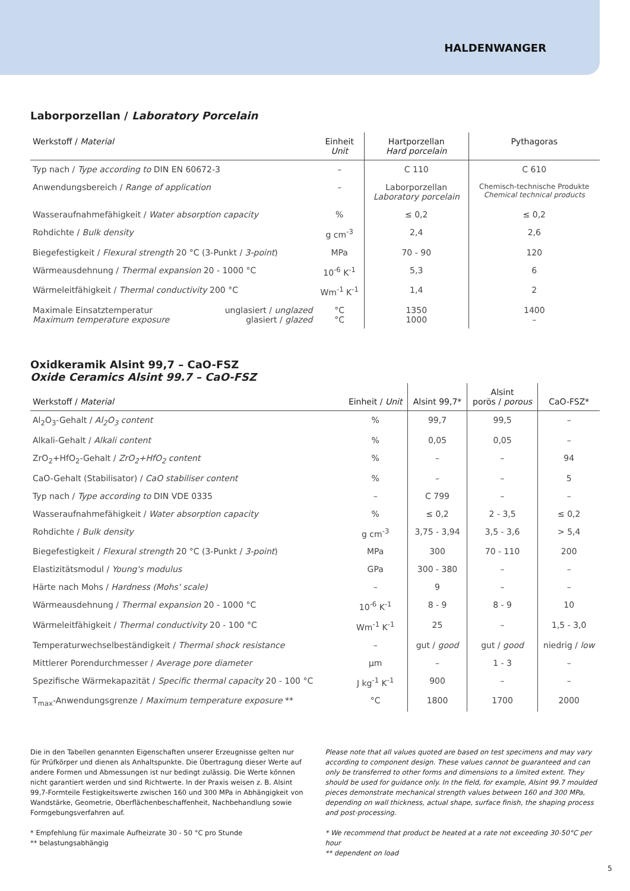HALDENWANGER
Laborporzellan / Laboratory Porcelain
| Werkstoff / Material | Einheit Unit | Hartporzellan Hard porcelain | Pythagoras |
| --- | --- | --- | --- |
| Typ nach / Type according to DIN EN 60672-3 | – | C 110 | C 610 |
| Anwendungsbereich / Range of application | – | Laborporzellan Laboratory porcelain | Chemisch-technische Produkte Chemical technical products |
| Wasseraufnahmefähigkeit / Water absorption capacity | % | ≤ 0,2 | ≤ 0,2 |
| Rohdichte / Bulk density | g cm<sup>-3</sup> | 2,4 | 2,6 |
| Biegefestigkeit / Flexural strength 20 °C (3-Punkt / 3-point ) | MPa | 70 - 90 | 120 |
| Wärmeausdehnung / Thermal expansion 20 - 1000 °C | 10<sup>-6</sup> K<sup>-1</sup> | 5,3 | 6 |
| Wärmeleitfähigkeit / Thermal conductivity 200 °C | Wm<sup>-1</sup> K<sup>-1</sup> | 1,4 | 2 |
| unglasiert / unglazed glasiert / glazed Maximale Einsatztemperatur Maximum temperature exposure | °C °C | 1350 1000 | 1400 – |
Oxidkeramik Alsint 99,7 – CaO-FSZ
Oxide Ceramics Alsint 99.7 – CaO-FSZ
| Werkstoff / Material | Einheit / Unit | Alsint 99,7* | Alsint porös / porous | CaO-FSZ* |
| --- | --- | --- | --- | --- |
| Al<sub>2</sub>O<sub>3</sub>-Gehalt / Al<sub>2</sub>O<sub>3</sub> content | % | 99,7 | 99,5 | – |
| Alkali-Gehalt / Alkali content | % | 0,05 | 0,05 | – |
| ZrO<sub>2</sub>+HfO<sub>2</sub>-Gehalt / ZrO<sub>2</sub>+HfO<sub>2</sub> content | % | – | – | 94 |
| CaO-Gehalt (Stabilisator) / CaO stabiliser content | % | – | – | 5 |
| Typ nach / Type according to DIN VDE 0335 | – | C 799 | – | – |
| Wasseraufnahmefähigkeit / Water absorption capacity | % | ≤ 0,2 | 2 - 3,5 | ≤ 0,2 |
| Rohdichte / Bulk density | g cm<sup>-3</sup> | 3,75 - 3,94 | 3,5 - 3,6 | > 5,4 |
| Biegefestigkeit / Flexural strength 20 °C (3-Punkt / 3-point ) | MPa | 300 | 70 - 110 | 200 |
| Elastizitätsmodul / Young's modulus | GPa | 300 - 380 | – | – |
| Härte nach Mohs / Hardness (Mohs' scale) | – | 9 | – | – |
| Wärmeausdehnung / Thermal expansion 20 - 1000 °C | 10<sup>-6</sup> K<sup>-1</sup> | 8 - 9 | 8 - 9 | 10 |
| Wärmeleitfähigkeit / Thermal conductivity 20 - 100 °C | Wm<sup>-1</sup> K<sup>-1</sup> | 25 | – | 1,5 - 3,0 |
| Temperaturwechselbeständigkeit / Thermal shock resistance | – | gut / good | gut / good | niedrig / low |
| Mittlerer Porendurchmesser / Average pore diameter | µm | – | 1 - 3 | – |
| Spezifische Wärmekapazität / Specific thermal capacity 20 - 100 °C | J kg<sup>-1</sup> K<sup>-1</sup> | 900 | – | – |
| T<sub>max</sub>-Anwendungsgrenze / Maximum temperature exposure ** | °C | 1800 | 1700 | 2000 |
Die in den Tabellen genannten Eigenschaften unserer Erzeugnisse gelten nur für Prüfkörper und dienen als Anhaltspunkte. Die Übertragung dieser Werte auf andere Formen und Abmessungen ist nur bedingt zulässig. Die Werte können nicht garantiert werden und sind Richtwerte. In der Praxis weisen z. B. Alsint 99,7-Formteile Festigkeitswerte zwischen 160 und 300 MPa in Abhängigkeit von Wandstärke, Geometrie, Oberflächenbeschaffenheit, Nachbehandlung sowie Formgebungsverfahren auf.
* Empfehlung für maximale Aufheizrate 30 - 50 °C pro Stunde
** belastungsabhängig
Please note that all values quoted are based on test specimens and may vary according to component design. These values cannot be guaranteed and can only be transferred to other forms and dimensions to a limited extent. They should be used for guidance only. In the field, for example, Alsint 99.7 moulded pieces demonstrate mechanical strength values between 160 and 300 MPa, depending on wall thickness, actual shape, surface finish, the shaping process and post-processing.
* We recommend that product be heated at a rate not exceeding 30-50°C per hour
** dependent on load
5